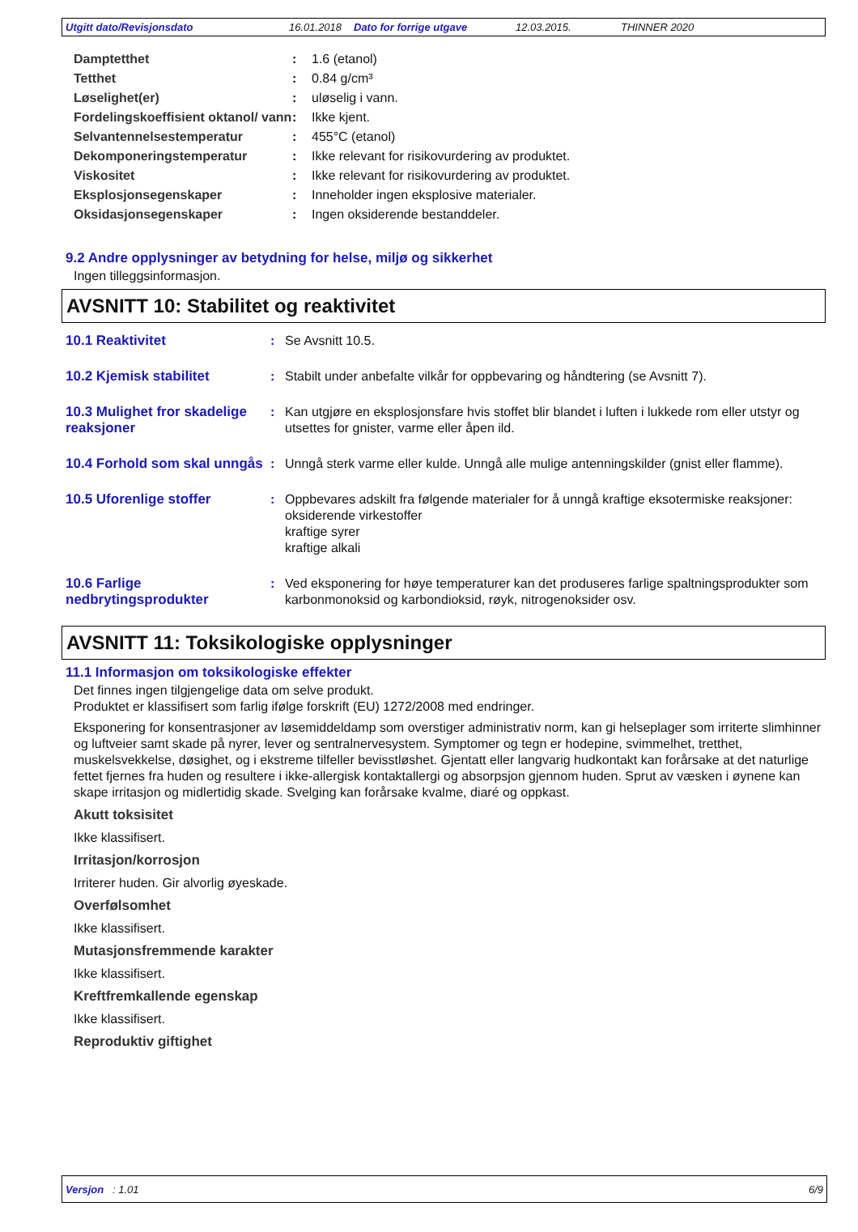Utgitt dato/Revisjonsdato 16.01.2018 Dato for forrige utgave 12.03.2015. THINNER 2020
| Damptetthet | : | 1.6 (etanol) |
| Tetthet | : | 0.84 g/cm³ |
| Løselighet(er) | : | uløselig i vann. |
| Fordelingskoeffisient oktanol/ vann | : | Ikke kjent. |
| Selvantennelsestemperatur | : | 455°C (etanol) |
| Dekomponeringstemperatur | : | Ikke relevant for risikovurdering av produktet. |
| Viskositet | : | Ikke relevant for risikovurdering av produktet. |
| Eksplosjonsegenskaper | : | Inneholder ingen eksplosive materialer. |
| Oksidasjonsegenskaper | : | Ingen oksiderende bestanddeler. |
9.2 Andre opplysninger av betydning for helse, miljø og sikkerhet
Ingen tilleggsinformasjon.
AVSNITT 10: Stabilitet og reaktivitet
| 10.1 Reaktivitet | : | Se Avsnitt 10.5. |
| 10.2 Kjemisk stabilitet | : | Stabilt under anbefalte vilkår for oppbevaring og håndtering (se Avsnitt 7). |
| 10.3 Mulighet fror skadelige reaksjoner | : | Kan utgjøre en eksplosjonsfare hvis stoffet blir blandet i luften i lukkede rom eller utstyr og utsettes for gnister, varme eller åpen ild. |
| 10.4 Forhold som skal unngås | : | Unngå sterk varme eller kulde. Unngå alle mulige antenningskilder (gnist eller flamme). |
| 10.5 Uforenlige stoffer | : | Oppbevares adskilt fra følgende materialer for å unngå kraftige eksotermiske reaksjoner: oksiderende virkestoffer kraftige syrer kraftige alkali |
| 10.6 Farlige nedbrytingsprodukter | : | Ved eksponering for høye temperaturer kan det produseres farlige spaltningsprodukter som karbonmonoksid og karbondioksid, røyk, nitrogenoksider osv. |
AVSNITT 11: Toksikologiske opplysninger
11.1 Informasjon om toksikologiske effekter
Det finnes ingen tilgjengelige data om selve produkt.
Produktet er klassifisert som farlig ifølge forskrift (EU) 1272/2008 med endringer.
Eksponering for konsentrasjoner av løsemiddeldamp som overstiger administrativ norm, kan gi helseplager som irriterte slimhinner og luftveier samt skade på nyrer, lever og sentralnervesystem. Symptomer og tegn er hodepine, svimmelhet, tretthet, muskelsvekkelse, døsighet, og i ekstreme tilfeller bevisstløshet. Gjentatt eller langvarig hudkontakt kan forårsake at det naturlige fettet fjernes fra huden og resultere i ikke-allergisk kontaktallergi og absorpsjon gjennom huden. Sprut av væsken i øynene kan skape irritasjon og midlertidig skade. Svelging kan forårsake kvalme, diaré og oppkast.
Akutt toksisitet
Ikke klassifisert.
Irritasjon/korrosjon
Irriterer huden. Gir alvorlig øyeskade.
Overfølsomhet
Ikke klassifisert.
Mutasjonsfremmende karakter
Ikke klassifisert.
Kreftfremkallende egenskap
Ikke klassifisert.
Reproduktiv giftighet
Versjon : 1.01 6/9